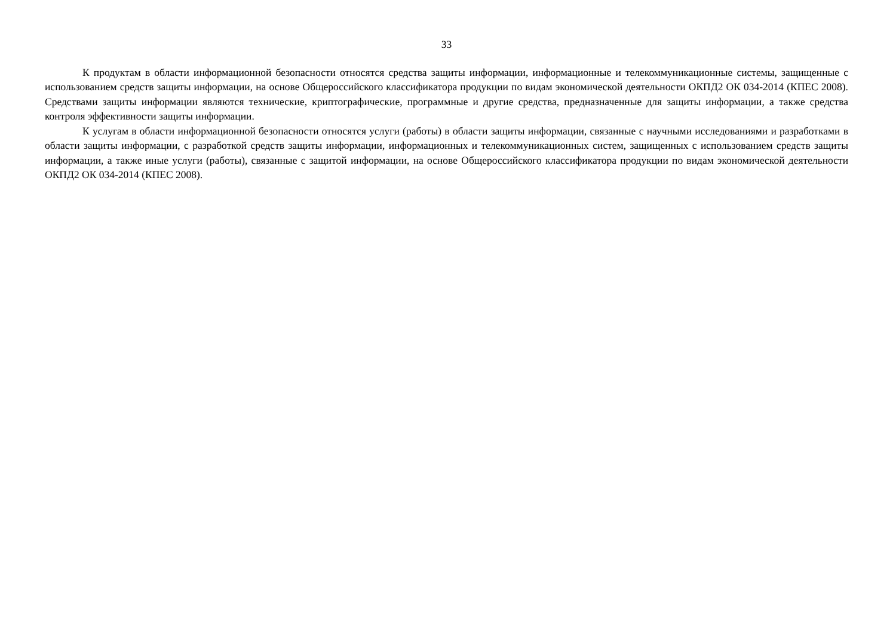33
К продуктам в области информационной безопасности относятся средства защиты информации, информационные и телекоммуникационные системы, защищенные с использованием средств защиты информации, на основе Общероссийского классификатора продукции по видам экономической деятельности ОКПД2 ОК 034-2014 (КПЕС 2008). Средствами защиты информации являются технические, криптографические, программные и другие средства, предназначенные для защиты информации, а также средства контроля эффективности защиты информации.
К услугам в области информационной безопасности относятся услуги (работы) в области защиты информации, связанные с научными исследованиями и разработками в области защиты информации, с разработкой средств защиты информации, информационных и телекоммуникационных систем, защищенных с использованием средств защиты информации, а также иные услуги (работы), связанные с защитой информации, на основе Общероссийского классификатора продукции по видам экономической деятельности ОКПД2 ОК 034-2014 (КПЕС 2008).